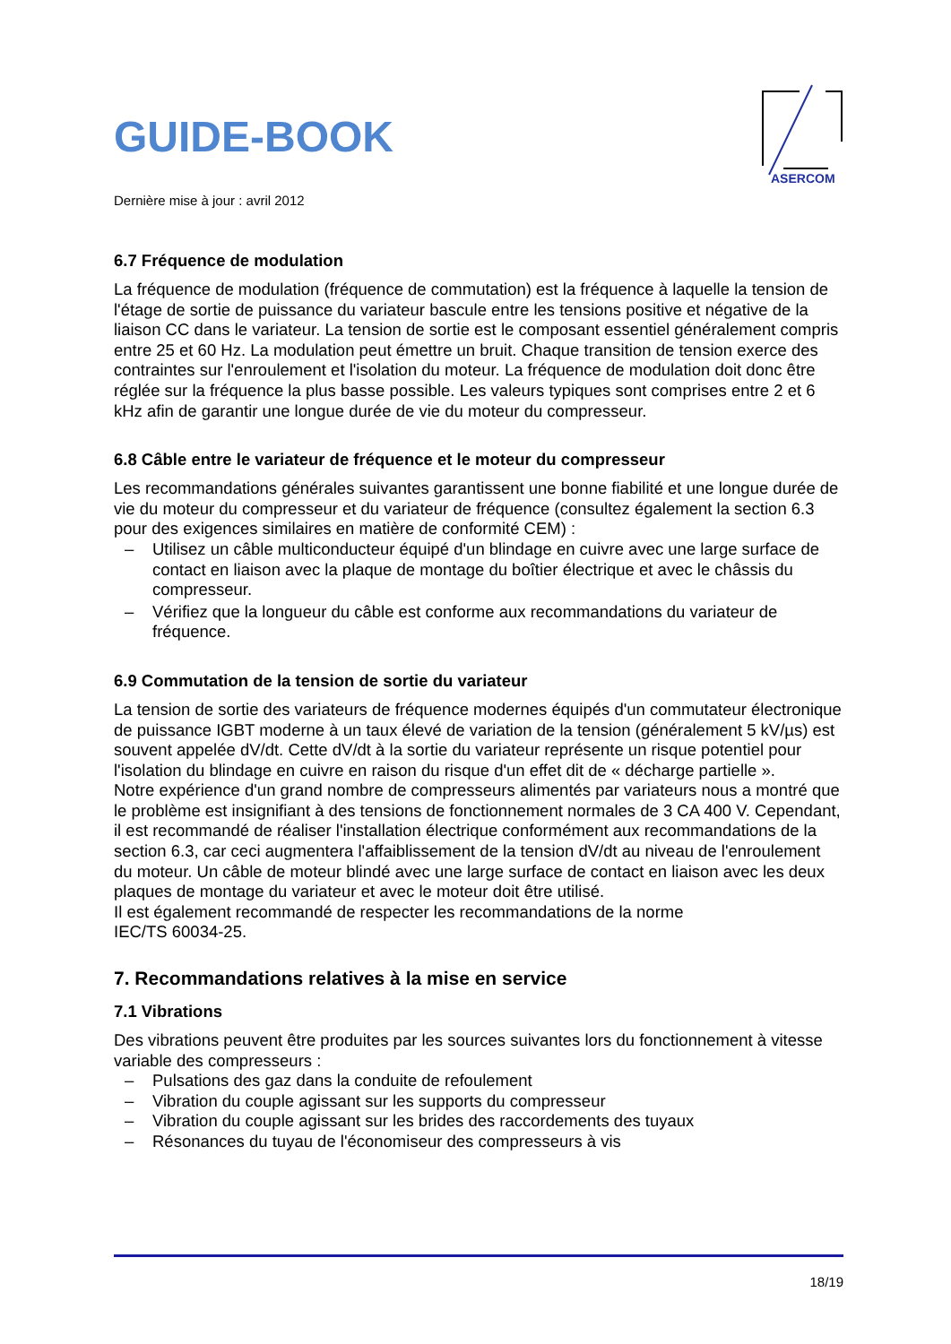GUIDE-BOOK
ASERCOM
Dernière mise à jour : avril 2012
6.7 Fréquence de modulation
La fréquence de modulation (fréquence de commutation) est la fréquence à laquelle la tension de l'étage de sortie de puissance du variateur bascule entre les tensions positive et négative de la liaison CC dans le variateur. La tension de sortie est le composant essentiel généralement compris entre 25 et 60 Hz. La modulation peut émettre un bruit. Chaque transition de tension exerce des contraintes sur l'enroulement et l'isolation du moteur. La fréquence de modulation doit donc être réglée sur la fréquence la plus basse possible. Les valeurs typiques sont comprises entre 2 et 6 kHz afin de garantir une longue durée de vie du moteur du compresseur.
6.8 Câble entre le variateur de fréquence et le moteur du compresseur
Les recommandations générales suivantes garantissent une bonne fiabilité et une longue durée de vie du moteur du compresseur et du variateur de fréquence (consultez également la section 6.3 pour des exigences similaires en matière de conformité CEM) :
– Utilisez un câble multiconducteur équipé d'un blindage en cuivre avec une large surface de contact en liaison avec la plaque de montage du boîtier électrique et avec le châssis du compresseur.
– Vérifiez que la longueur du câble est conforme aux recommandations du variateur de fréquence.
6.9 Commutation de la tension de sortie du variateur
La tension de sortie des variateurs de fréquence modernes équipés d'un commutateur électronique de puissance IGBT moderne à un taux élevé de variation de la tension (généralement 5 kV/µs) est souvent appelée dV/dt. Cette dV/dt à la sortie du variateur représente un risque potentiel pour l'isolation du blindage en cuivre en raison du risque d'un effet dit de « décharge partielle ».
Notre expérience d'un grand nombre de compresseurs alimentés par variateurs nous a montré que le problème est insignifiant à des tensions de fonctionnement normales de 3 CA 400 V. Cependant, il est recommandé de réaliser l'installation électrique conformément aux recommandations de la section 6.3, car ceci augmentera l'affaiblissement de la tension dV/dt au niveau de l'enroulement du moteur. Un câble de moteur blindé avec une large surface de contact en liaison avec les deux plaques de montage du variateur et avec le moteur doit être utilisé.
Il est également recommandé de respecter les recommandations de la norme
IEC/TS 60034-25.
7. Recommandations relatives à la mise en service
7.1 Vibrations
Des vibrations peuvent être produites par les sources suivantes lors du fonctionnement à vitesse variable des compresseurs :
– Pulsations des gaz dans la conduite de refoulement
– Vibration du couple agissant sur les supports du compresseur
– Vibration du couple agissant sur les brides des raccordements des tuyaux
– Résonances du tuyau de l'économiseur des compresseurs à vis
18/19